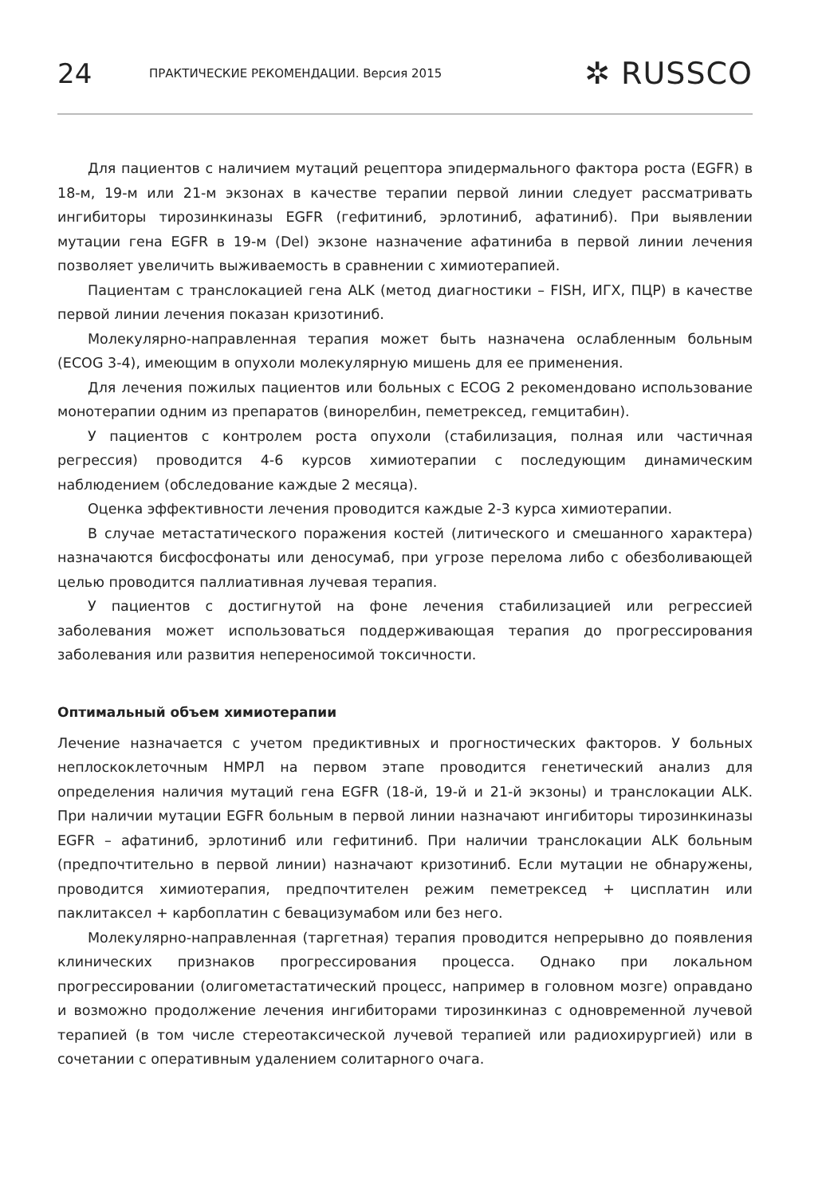24 ПРАКТИЧЕСКИЕ РЕКОМЕНДАЦИИ. Версия 2015 ✲ RUSSCO
Для пациентов с наличием мутаций рецептора эпидермального фактора роста (EGFR) в 18-м, 19-м или 21-м экзонах в качестве терапии первой линии следует рассматривать ингибиторы тирозинкиназы EGFR (гефитиниб, эрлотиниб, афатиниб). При выявлении мутации гена EGFR в 19-м (Del) экзоне назначение афатиниба в первой линии лечения позволяет увеличить выживаемость в сравнении с химиотерапией.
Пациентам с транслокацией гена ALK (метод диагностики – FISH, ИГХ, ПЦР) в качестве первой линии лечения показан кризотиниб.
Молекулярно-направленная терапия может быть назначена ослабленным больным (ECOG 3-4), имеющим в опухоли молекулярную мишень для ее применения.
Для лечения пожилых пациентов или больных с ECOG 2 рекомендовано использование монотерапии одним из препаратов (винорелбин, пеметрексед, гемцитабин).
У пациентов с контролем роста опухоли (стабилизация, полная или частичная регрессия) проводится 4-6 курсов химиотерапии с последующим динамическим наблюдением (обследование каждые 2 месяца).
Оценка эффективности лечения проводится каждые 2-3 курса химиотерапии.
В случае метастатического поражения костей (литического и смешанного характера) назначаются бисфосфонаты или деносумаб, при угрозе перелома либо с обезболивающей целью проводится паллиативная лучевая терапия.
У пациентов с достигнутой на фоне лечения стабилизацией или регрессией заболевания может использоваться поддерживающая терапия до прогрессирования заболевания или развития непереносимой токсичности.
Оптимальный объем химиотерапии
Лечение назначается с учетом предиктивных и прогностических факторов. У больных неплоскоклеточным НМРЛ на первом этапе проводится генетический анализ для определения наличия мутаций гена EGFR (18-й, 19-й и 21-й экзоны) и транслокации ALK. При наличии мутации EGFR больным в первой линии назначают ингибиторы тирозинкиназы EGFR – афатиниб, эрлотиниб или гефитиниб. При наличии транслокации ALK больным (предпочтительно в первой линии) назначают кризотиниб. Если мутации не обнаружены, проводится химиотерапия, предпочтителен режим пеметрексед + цисплатин или паклитаксел + карбоплатин с бевацизумабом или без него.
Молекулярно-направленная (таргетная) терапия проводится непрерывно до появления клинических признаков прогрессирования процесса. Однако при локальном прогрессировании (олигометастатический процесс, например в головном мозге) оправдано и возможно продолжение лечения ингибиторами тирозинкиназ с одновременной лучевой терапией (в том числе стереотаксической лучевой терапией или радиохирургией) или в сочетании с оперативным удалением солитарного очага.